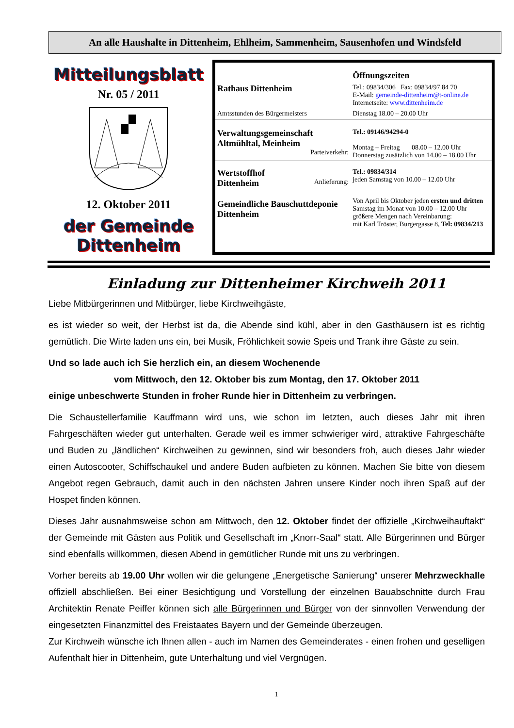An alle Haushalte in Dittenheim, Ehlheim, Sammenheim, Sausenhofen und Windsfeld
Mitteilungsblatt
Nr. 05 / 2011
12. Oktober 2011
der Gemeinde Dittenheim
| | Öffnungszeiten |
| Rathaus Dittenheim | Tel.: 09834/306 Fax: 09834/97 84 70 E-Mail: gemeinde-dittenheim@t-online.de Internetseite: www.dittenheim.de |
| Amtsstunden des Bürgermeisters | Dienstag 18.00 – 20.00 Uhr |
| Verwaltungsgemeinschaft Altmühltal, Meinheim Parteiverkehr: | Tel.: 09146/94294-0 Montag – Freitag 08.00 – 12.00 Uhr Donnerstag zusätzlich von 14.00 – 18.00 Uhr |
| Wertstoffhof Dittenheim Anlieferung: | Tel.: 09834/314 jeden Samstag von 10.00 – 12.00 Uhr |
| Gemeindliche Bauschuttdeponie Dittenheim | Von April bis Oktober jeden ersten und dritten Samstag im Monat von 10.00 – 12.00 Uhr größere Mengen nach Vereinbarung: mit Karl Tröster, Burgergasse 8, Tel: 09834/213 |
Einladung zur Dittenheimer Kirchweih 2011
Liebe Mitbürgerinnen und Mitbürger, liebe Kirchweihgäste,
es ist wieder so weit, der Herbst ist da, die Abende sind kühl, aber in den Gasthäusern ist es richtig gemütlich. Die Wirte laden uns ein, bei Musik, Fröhlichkeit sowie Speis und Trank ihre Gäste zu sein.
Und so lade auch ich Sie herzlich ein, an diesem Wochenende
vom Mittwoch, den 12. Oktober bis zum Montag, den 17. Oktober 2011
einige unbeschwerte Stunden in froher Runde hier in Dittenheim zu verbringen.
Die Schaustellerfamilie Kauffmann wird uns, wie schon im letzten, auch dieses Jahr mit ihren Fahrgeschäften wieder gut unterhalten. Gerade weil es immer schwieriger wird, attraktive Fahrgeschäfte und Buden zu „ländlichen“ Kirchweihen zu gewinnen, sind wir besonders froh, auch dieses Jahr wieder einen Autoscooter, Schiffschaukel und andere Buden aufbieten zu können. Machen Sie bitte von diesem Angebot regen Gebrauch, damit auch in den nächsten Jahren unsere Kinder noch ihren Spaß auf der Hospet finden können.
Dieses Jahr ausnahmsweise schon am Mittwoch, den 12. Oktober findet der offizielle „Kirchweihauftakt“ der Gemeinde mit Gästen aus Politik und Gesellschaft im „Knorr-Saal“ statt. Alle Bürgerinnen und Bürger sind ebenfalls willkommen, diesen Abend in gemütlicher Runde mit uns zu verbringen.
Vorher bereits ab 19.00 Uhr wollen wir die gelungene „Energetische Sanierung“ unserer Mehrzweckhalle offiziell abschließen. Bei einer Besichtigung und Vorstellung der einzelnen Bauabschnitte durch Frau Architektin Renate Peiffer können sich alle Bürgerinnen und Bürger von der sinnvollen Verwendung der eingesetzten Finanzmittel des Freistaates Bayern und der Gemeinde überzeugen.
Zur Kirchweih wünsche ich Ihnen allen - auch im Namen des Gemeinderates - einen frohen und geselligen Aufenthalt hier in Dittenheim, gute Unterhaltung und viel Vergnügen.
1